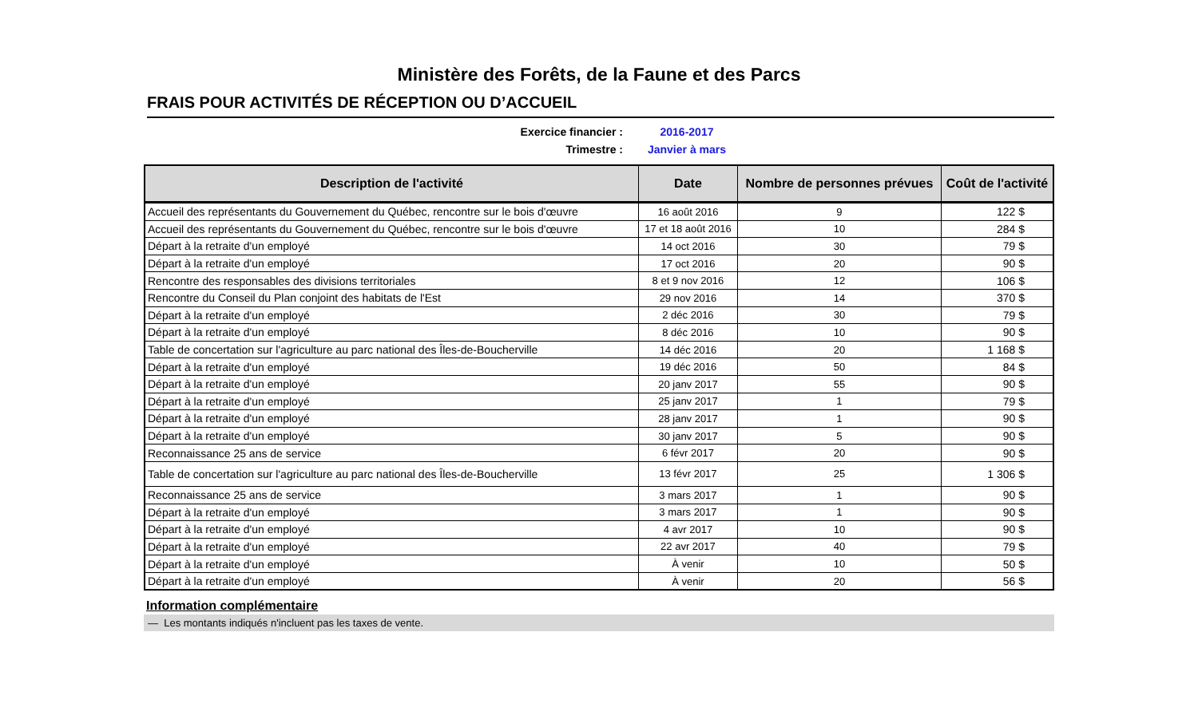Ministère des Forêts, de la Faune et des Parcs
FRAIS POUR ACTIVITÉS DE RÉCEPTION OU D’ACCUEIL
Exercice financier :
2016-2017
Trimestre :
Janvier à mars
| Description de l'activité | Date | Nombre de personnes prévues | Coût de l'activité |
| --- | --- | --- | --- |
| Accueil des représentants du Gouvernement du Québec, rencontre sur le bois d'œuvre | 16 août 2016 | 9 | 122 $ |
| Accueil des représentants du Gouvernement du Québec, rencontre sur le bois d'œuvre | 17 et 18 août 2016 | 10 | 284 $ |
| Départ à la retraite d'un employé | 14 oct 2016 | 30 | 79 $ |
| Départ à la retraite d'un employé | 17 oct 2016 | 20 | 90 $ |
| Rencontre des responsables des divisions territoriales | 8 et 9 nov 2016 | 12 | 106 $ |
| Rencontre du Conseil du Plan conjoint des habitats de l'Est | 29 nov 2016 | 14 | 370 $ |
| Départ à la retraite d'un employé | 2 déc 2016 | 30 | 79 $ |
| Départ à la retraite d'un employé | 8 déc 2016 | 10 | 90 $ |
| Table de concertation sur l'agriculture au parc national des Îles-de-Boucherville | 14 déc 2016 | 20 | 1 168 $ |
| Départ à la retraite d'un employé | 19 déc 2016 | 50 | 84 $ |
| Départ à la retraite d'un employé | 20 janv 2017 | 55 | 90 $ |
| Départ à la retraite d'un employé | 25 janv 2017 | 1 | 79 $ |
| Départ à la retraite d'un employé | 28 janv 2017 | 1 | 90 $ |
| Départ à la retraite d'un employé | 30 janv 2017 | 5 | 90 $ |
| Reconnaissance 25 ans de service | 6 févr 2017 | 20 | 90 $ |
| Table de concertation sur l'agriculture au parc national des Îles-de-Boucherville | 13 févr 2017 | 25 | 1 306 $ |
| Reconnaissance 25 ans de service | 3 mars 2017 | 1 | 90 $ |
| Départ à la retraite d'un employé | 3 mars 2017 | 1 | 90 $ |
| Départ à la retraite d'un employé | 4 avr 2017 | 10 | 90 $ |
| Départ à la retraite d'un employé | 22 avr 2017 | 40 | 79 $ |
| Départ à la retraite d'un employé | À venir | 10 | 50 $ |
| Départ à la retraite d'un employé | À venir | 20 | 56 $ |
Information complémentaire
— Les montants indiqués n'incluent pas les taxes de vente.